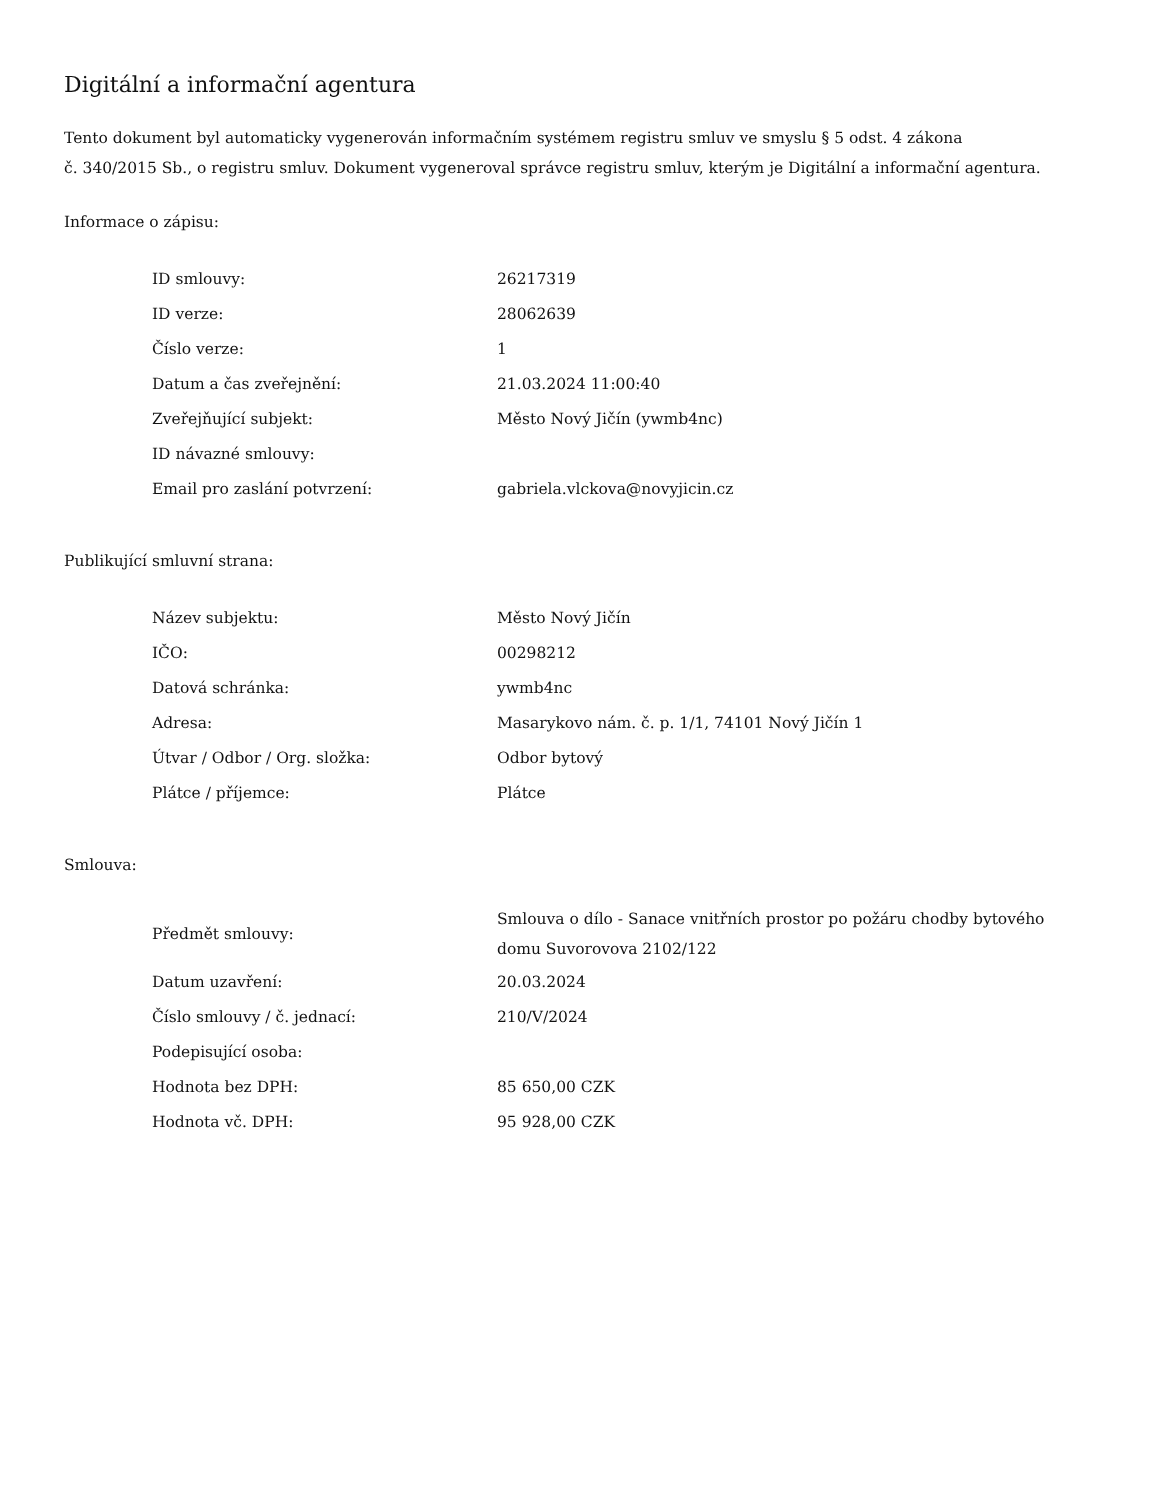Digitální a informační agentura
Tento dokument byl automaticky vygenerován informačním systémem registru smluv ve smyslu § 5 odst. 4 zákona
č. 340/2015 Sb., o registru smluv. Dokument vygeneroval správce registru smluv, kterým je Digitální a informační agentura.
Informace o zápisu:
| ID smlouvy: | 26217319 |
| ID verze: | 28062639 |
| Číslo verze: | 1 |
| Datum a čas zveřejnění: | 21.03.2024 11:00:40 |
| Zveřejňující subjekt: | Město Nový Jičín (ywmb4nc) |
| ID návazné smlouvy: | |
| Email pro zaslání potvrzení: | gabriela.vlckova@novyjicin.cz |
Publikující smluvní strana:
| Název subjektu: | Město Nový Jičín |
| IČO: | 00298212 |
| Datová schránka: | ywmb4nc |
| Adresa: | Masarykovo nám. č. p. 1/1, 74101 Nový Jičín 1 |
| Útvar / Odbor / Org. složka: | Odbor bytový |
| Plátce / příjemce: | Plátce |
Smlouva:
| Předmět smlouvy: | Smlouva o dílo - Sanace vnitřních prostor po požáru chodby bytového domu Suvorovova 2102/122 |
| Datum uzavření: | 20.03.2024 |
| Číslo smlouvy / č. jednací: | 210/V/2024 |
| Podepisující osoba: | |
| Hodnota bez DPH: | 85 650,00 CZK |
| Hodnota vč. DPH: | 95 928,00 CZK |